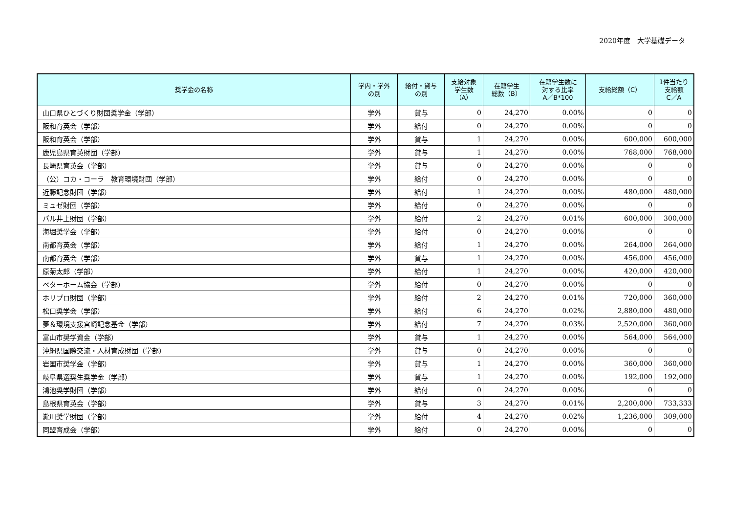2020年度　大学基礎データ
| 奨学金の名称 | 学内・学外 の別 | 給付・貸与 の別 | 支給対象 学生数 （A） | 在籍学生 総数（B） | 在籍学生数に 対する比率 A／B*100 | 支給総額（C） | 1件当たり 支給額 C／A |
| --- | --- | --- | --- | --- | --- | --- | --- |
| 山口県ひとづくり財団奨学金（学部） | 学外 | 貸与 | 0 | 24,270 | 0.00% | 0 | 0 |
| 阪和育英会（学部） | 学外 | 給付 | 0 | 24,270 | 0.00% | 0 | 0 |
| 阪和育英会（学部） | 学外 | 貸与 | 1 | 24,270 | 0.00% | 600,000 | 600,000 |
| 鹿児島県育英財団（学部） | 学外 | 貸与 | 1 | 24,270 | 0.00% | 768,000 | 768,000 |
| 長崎県育英会（学部） | 学外 | 貸与 | 0 | 24,270 | 0.00% | 0 | 0 |
| （公）コカ・コーラ 教育環境財団（学部） | 学外 | 給付 | 0 | 24,270 | 0.00% | 0 | 0 |
| 近藤記念財団（学部） | 学外 | 給付 | 1 | 24,270 | 0.00% | 480,000 | 480,000 |
| ミュゼ財団（学部） | 学外 | 給付 | 0 | 24,270 | 0.00% | 0 | 0 |
| パル井上財団（学部） | 学外 | 給付 | 2 | 24,270 | 0.01% | 600,000 | 300,000 |
| 海堀奨学会（学部） | 学外 | 給付 | 0 | 24,270 | 0.00% | 0 | 0 |
| 南都育英会（学部） | 学外 | 給付 | 1 | 24,270 | 0.00% | 264,000 | 264,000 |
| 南都育英会（学部） | 学外 | 貸与 | 1 | 24,270 | 0.00% | 456,000 | 456,000 |
| 原菊太郎（学部） | 学外 | 給付 | 1 | 24,270 | 0.00% | 420,000 | 420,000 |
| ベターホーム協会（学部） | 学外 | 給付 | 0 | 24,270 | 0.00% | 0 | 0 |
| ホリプロ財団（学部） | 学外 | 給付 | 2 | 24,270 | 0.01% | 720,000 | 360,000 |
| 松口奨学会（学部） | 学外 | 給付 | 6 | 24,270 | 0.02% | 2,880,000 | 480,000 |
| 夢＆環境支援宮崎記念基金（学部） | 学外 | 給付 | 7 | 24,270 | 0.03% | 2,520,000 | 360,000 |
| 富山市奨学資金（学部） | 学外 | 貸与 | 1 | 24,270 | 0.00% | 564,000 | 564,000 |
| 沖縄県国際交流・人材育成財団（学部） | 学外 | 貸与 | 0 | 24,270 | 0.00% | 0 | 0 |
| 岩国市奨学金（学部） | 学外 | 貸与 | 1 | 24,270 | 0.00% | 360,000 | 360,000 |
| 岐阜県選奨生奨学金（学部） | 学外 | 貸与 | 1 | 24,270 | 0.00% | 192,000 | 192,000 |
| 鴻池奨学財団（学部） | 学外 | 給付 | 0 | 24,270 | 0.00% | 0 | 0 |
| 島根県育英会（学部） | 学外 | 貸与 | 3 | 24,270 | 0.01% | 2,200,000 | 733,333 |
| 瀧川奨学財団（学部） | 学外 | 給付 | 4 | 24,270 | 0.02% | 1,236,000 | 309,000 |
| 同盟育成会（学部） | 学外 | 給付 | 0 | 24,270 | 0.00% | 0 | 0 |